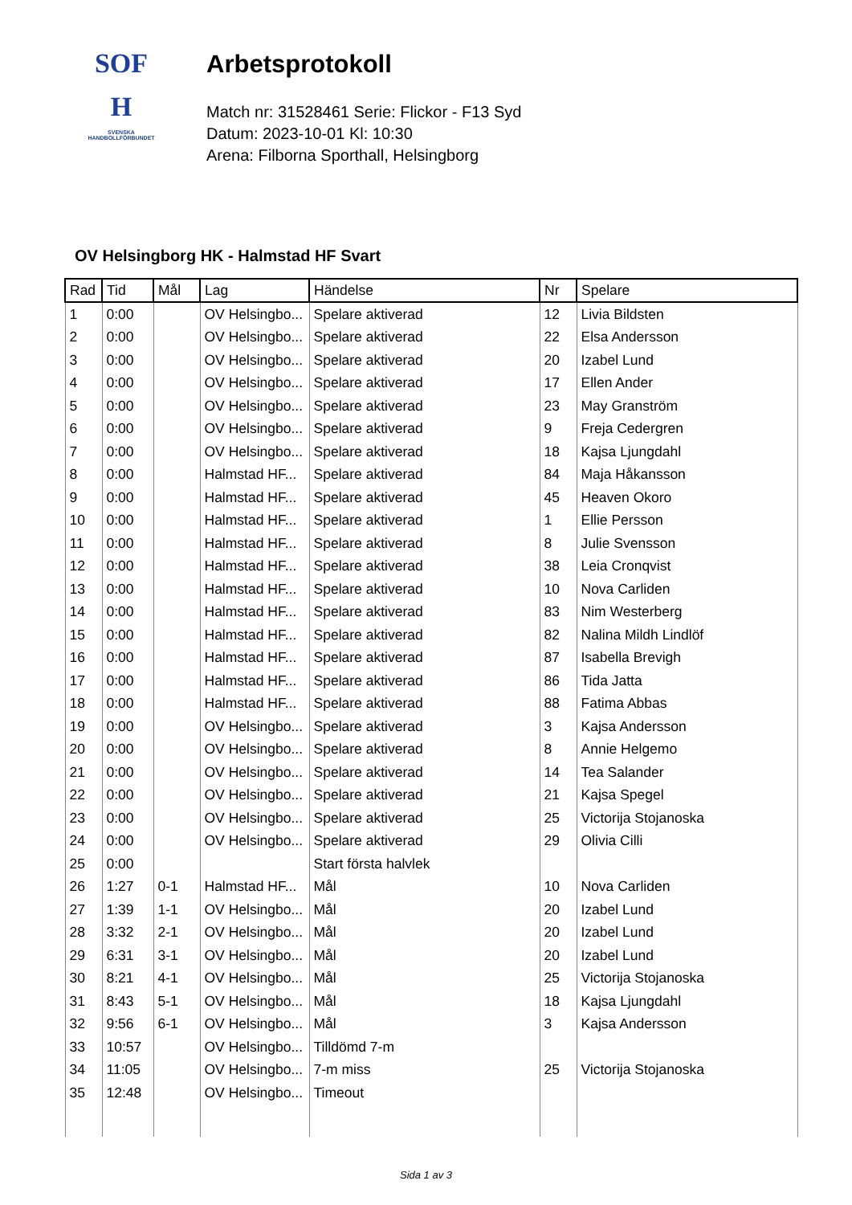SOF
H
SVENSKA
HANDBOLLFÖRBUNDET
Arbetsprotokoll
Match nr: 31528461 Serie: Flickor - F13 Syd
Datum: 2023-10-01 Kl: 10:30
Arena: Filborna Sporthall, Helsingborg
OV Helsingborg HK - Halmstad HF Svart
| Rad | Tid | Mål | Lag | Händelse | Nr | Spelare |
| --- | --- | --- | --- | --- | --- | --- |
| 1 | 0:00 | | OV Helsingbo... | Spelare aktiverad | 12 | Livia Bildsten |
| 2 | 0:00 | | OV Helsingbo... | Spelare aktiverad | 22 | Elsa Andersson |
| 3 | 0:00 | | OV Helsingbo... | Spelare aktiverad | 20 | Izabel Lund |
| 4 | 0:00 | | OV Helsingbo... | Spelare aktiverad | 17 | Ellen Ander |
| 5 | 0:00 | | OV Helsingbo... | Spelare aktiverad | 23 | May Granström |
| 6 | 0:00 | | OV Helsingbo... | Spelare aktiverad | 9 | Freja Cedergren |
| 7 | 0:00 | | OV Helsingbo... | Spelare aktiverad | 18 | Kajsa Ljungdahl |
| 8 | 0:00 | | Halmstad HF... | Spelare aktiverad | 84 | Maja Håkansson |
| 9 | 0:00 | | Halmstad HF... | Spelare aktiverad | 45 | Heaven Okoro |
| 10 | 0:00 | | Halmstad HF... | Spelare aktiverad | 1 | Ellie Persson |
| 11 | 0:00 | | Halmstad HF... | Spelare aktiverad | 8 | Julie Svensson |
| 12 | 0:00 | | Halmstad HF... | Spelare aktiverad | 38 | Leia Cronqvist |
| 13 | 0:00 | | Halmstad HF... | Spelare aktiverad | 10 | Nova Carliden |
| 14 | 0:00 | | Halmstad HF... | Spelare aktiverad | 83 | Nim Westerberg |
| 15 | 0:00 | | Halmstad HF... | Spelare aktiverad | 82 | Nalina Mildh Lindlöf |
| 16 | 0:00 | | Halmstad HF... | Spelare aktiverad | 87 | Isabella Brevigh |
| 17 | 0:00 | | Halmstad HF... | Spelare aktiverad | 86 | Tida Jatta |
| 18 | 0:00 | | Halmstad HF... | Spelare aktiverad | 88 | Fatima Abbas |
| 19 | 0:00 | | OV Helsingbo... | Spelare aktiverad | 3 | Kajsa Andersson |
| 20 | 0:00 | | OV Helsingbo... | Spelare aktiverad | 8 | Annie Helgemo |
| 21 | 0:00 | | OV Helsingbo... | Spelare aktiverad | 14 | Tea Salander |
| 22 | 0:00 | | OV Helsingbo... | Spelare aktiverad | 21 | Kajsa Spegel |
| 23 | 0:00 | | OV Helsingbo... | Spelare aktiverad | 25 | Victorija Stojanoska |
| 24 | 0:00 | | OV Helsingbo... | Spelare aktiverad | 29 | Olivia Cilli |
| 25 | 0:00 | | | Start första halvlek | | |
| 26 | 1:27 | 0-1 | Halmstad HF... | Mål | 10 | Nova Carliden |
| 27 | 1:39 | 1-1 | OV Helsingbo... | Mål | 20 | Izabel Lund |
| 28 | 3:32 | 2-1 | OV Helsingbo... | Mål | 20 | Izabel Lund |
| 29 | 6:31 | 3-1 | OV Helsingbo... | Mål | 20 | Izabel Lund |
| 30 | 8:21 | 4-1 | OV Helsingbo... | Mål | 25 | Victorija Stojanoska |
| 31 | 8:43 | 5-1 | OV Helsingbo... | Mål | 18 | Kajsa Ljungdahl |
| 32 | 9:56 | 6-1 | OV Helsingbo... | Mål | 3 | Kajsa Andersson |
| 33 | 10:57 | | OV Helsingbo... | Tilldömd 7-m | | |
| 34 | 11:05 | | OV Helsingbo... | 7-m miss | 25 | Victorija Stojanoska |
| 35 | 12:48 | | OV Helsingbo... | Timeout | | |
Sida 1 av 3